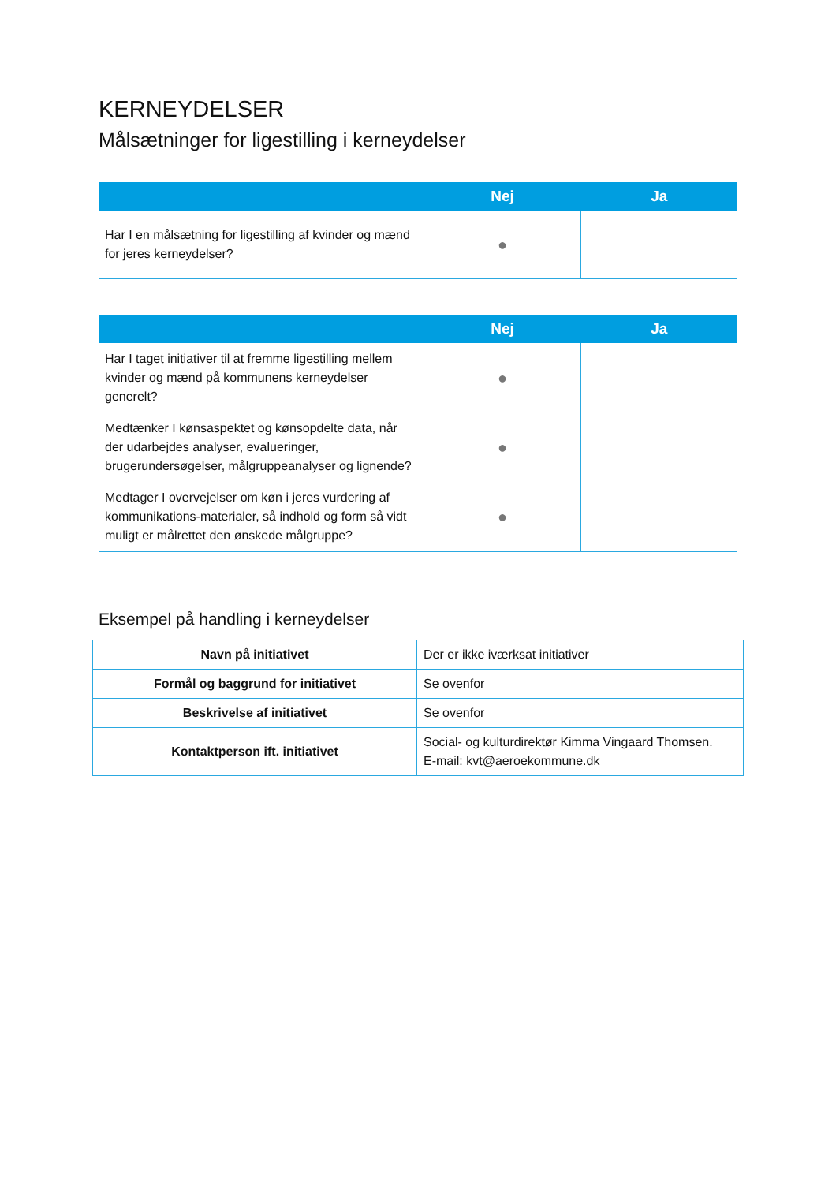KERNEYDELSER
Målsætninger for ligestilling i kerneydelser
| | Nej | Ja |
| --- | --- | --- |
| Har I en målsætning for ligestilling af kvinder og mænd for jeres kerneydelser? | ● | |
| | Nej | Ja |
| --- | --- | --- |
| Har I taget initiativer til at fremme ligestilling mellem kvinder og mænd på kommunens kerneydelser generelt? | ● | |
| Medtænker I kønsaspektet og kønsopdelte data, når der udarbejdes analyser, evalueringer, brugerundersøgelser, målgruppeanalyser og lignende? | ● | |
| Medtager I overvejelser om køn i jeres vurdering af kommunikations-materialer, så indhold og form så vidt muligt er målrettet den ønskede målgruppe? | ● | |
Eksempel på handling i kerneydelser
| Navn på initiativet | Der er ikke iværksat initiativer |
| Formål og baggrund for initiativet | Se ovenfor |
| Beskrivelse af initiativet | Se ovenfor |
| Kontaktperson ift. initiativet | Social- og kulturdirektør Kimma Vingaard Thomsen. E-mail: kvt@aeroekommune.dk |